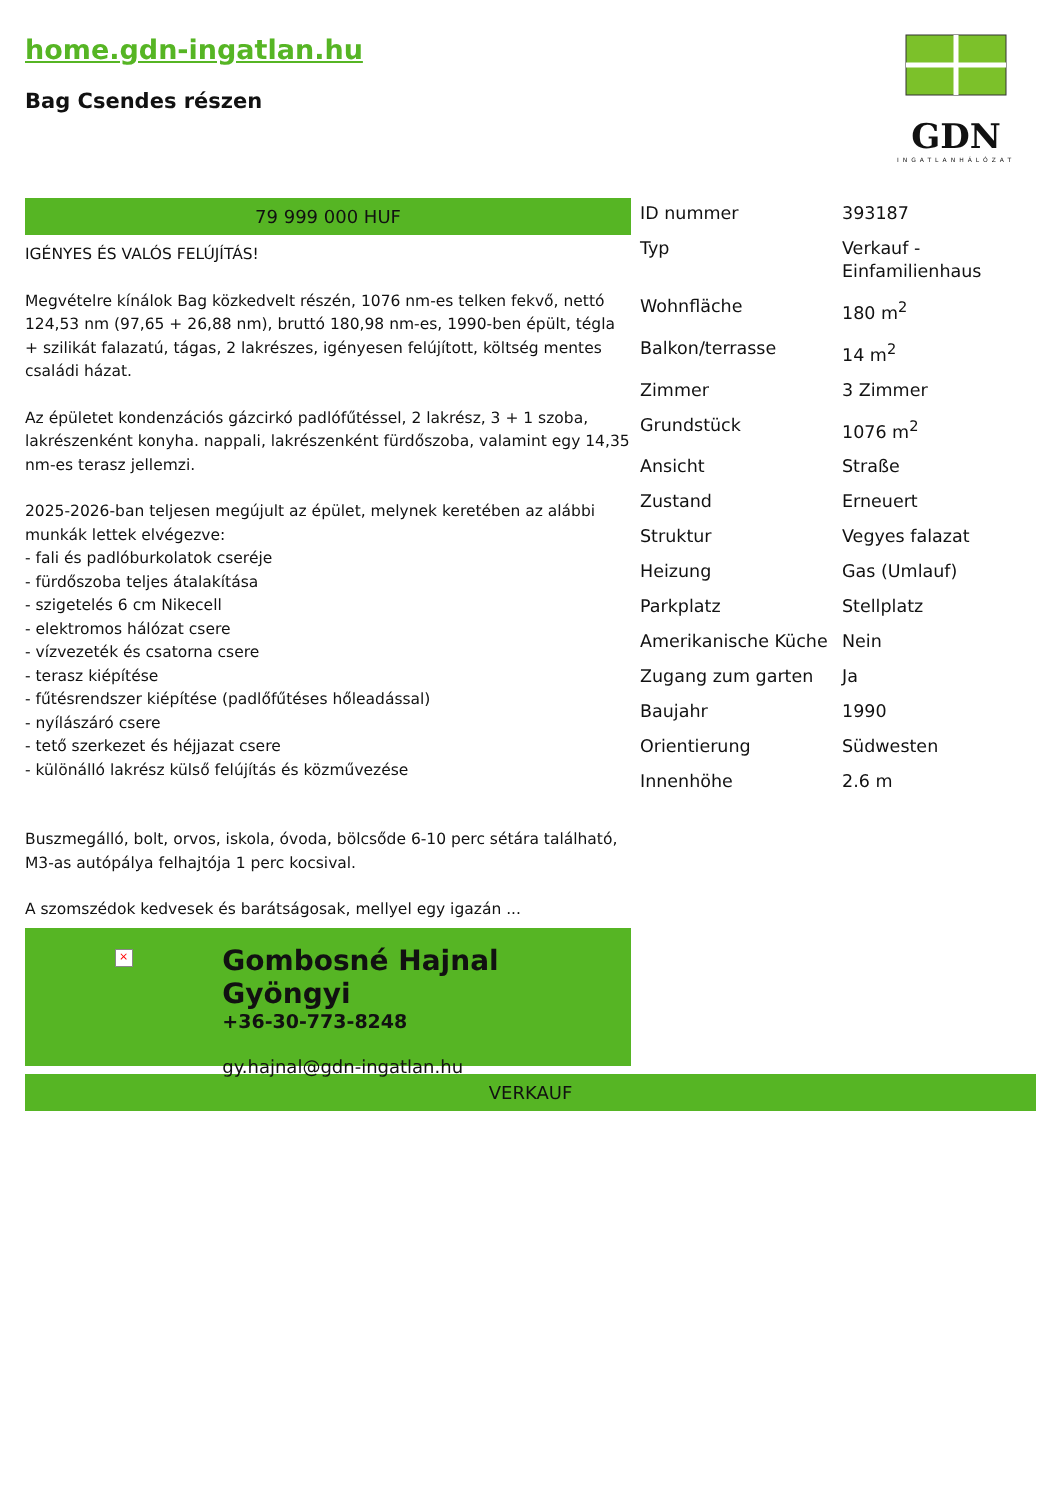home.gdn-ingatlan.hu
Bag Csendes részen
GDN
INGATLANHÁLÓZAT
79 999 000 HUF
IGÉNYES ÉS VALÓS FELÚJÍTÁS!
Megvételre kínálok Bag közkedvelt részén, 1076 nm-es telken fekvő, nettó 124,53 nm (97,65 + 26,88 nm), bruttó 180,98 nm-es, 1990-ben épült, tégla + szilikát falazatú, tágas, 2 lakrészes, igényesen felújított, költség mentes családi házat.
Az épületet kondenzációs gázcirkó padlófűtéssel, 2 lakrész, 3 + 1 szoba, lakrészenként konyha. nappali, lakrészenként fürdőszoba, valamint egy 14,35 nm-es terasz jellemzi.
2025-2026-ban teljesen megújult az épület, melynek keretében az alábbi munkák lettek elvégezve:
- fali és padlóburkolatok cseréje
- fürdőszoba teljes átalakítása
- szigetelés 6 cm Nikecell
- elektromos hálózat csere
- vízvezeték és csatorna csere
- terasz kiépítése
- fűtésrendszer kiépítése (padlőfűtéses hőleadással)
- nyílászáró csere
- tető szerkezet és héjjazat csere
- különálló lakrész külső felújítás és közművezése
Buszmegálló, bolt, orvos, iskola, óvoda, bölcsőde 6-10 perc sétára található, M3-as autópálya felhajtója 1 perc kocsival.
A szomszédok kedvesek és barátságosak, mellyel egy igazán ...
×
Gombosné Hajnal Gyöngyi
+36-30-773-8248
gy.hajnal@gdn-ingatlan.hu
| ID nummer | 393187 |
| Typ | Verkauf - Einfamilienhaus |
| Wohnfläche | 180 m<sup>2</sup> |
| Balkon/terrasse | 14 m<sup>2</sup> |
| Zimmer | 3 Zimmer |
| Grundstück | 1076 m<sup>2</sup> |
| Ansicht | Straße |
| Zustand | Erneuert |
| Struktur | Vegyes falazat |
| Heizung | Gas (Umlauf) |
| Parkplatz | Stellplatz |
| Amerikanische Küche | Nein |
| Zugang zum garten | Ja |
| Baujahr | 1990 |
| Orientierung | Südwesten |
| Innenhöhe | 2.6 m |
VERKAUF